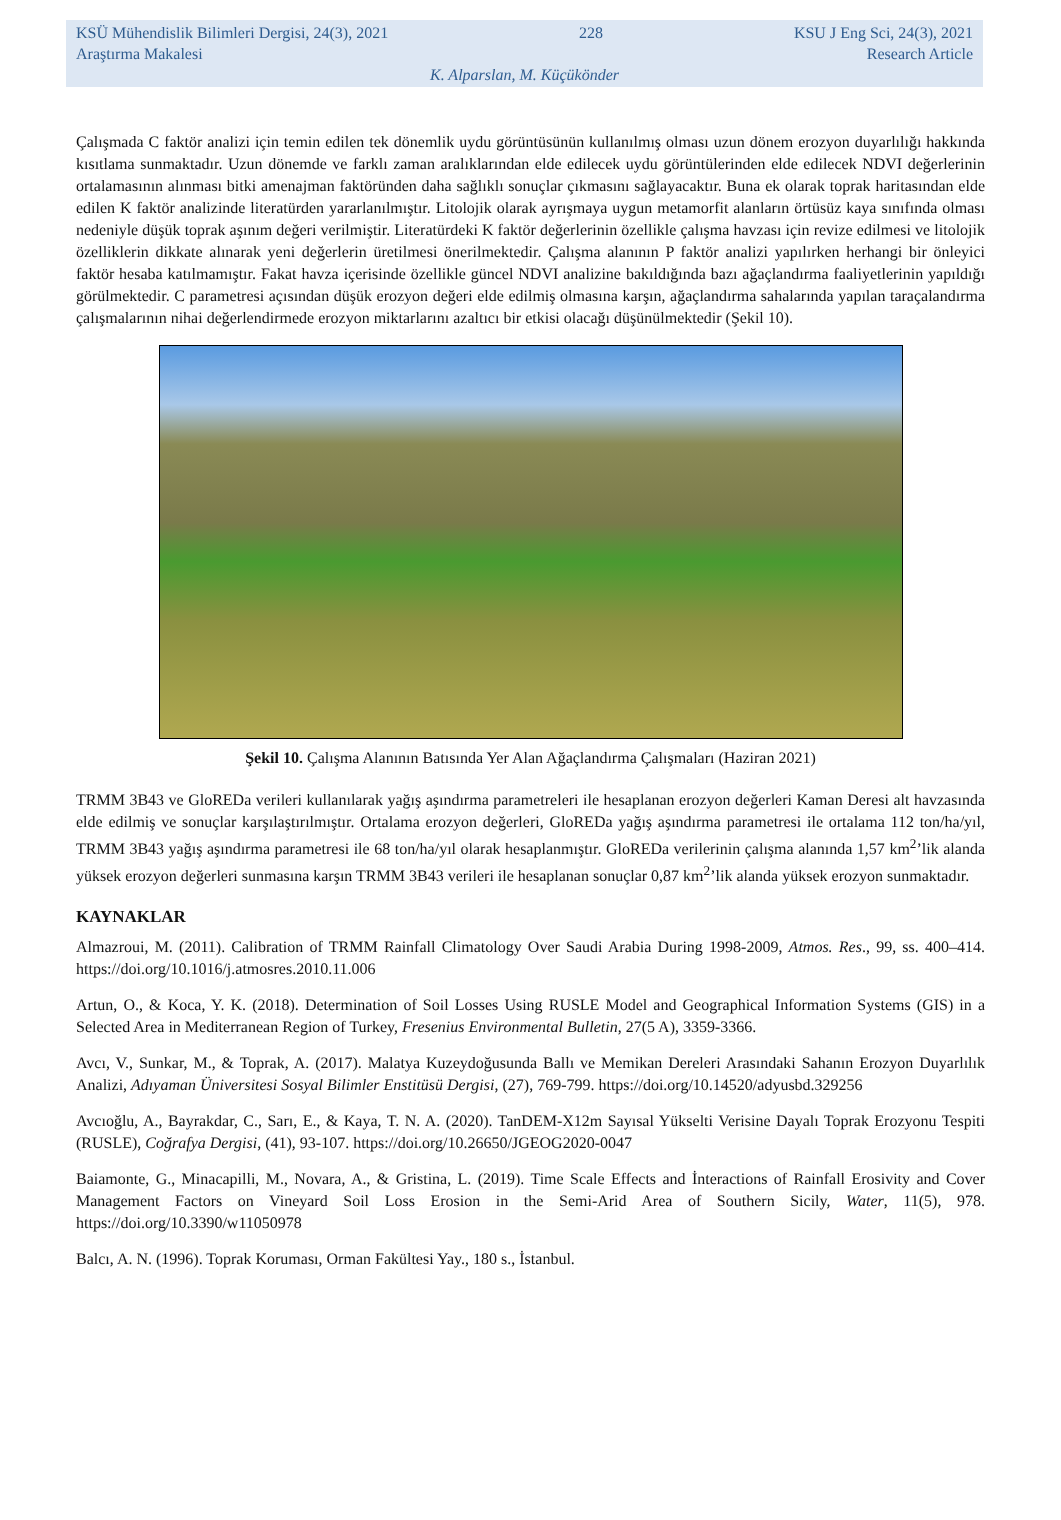KSÜ Mühendislik Bilimleri Dergisi, 24(3), 2021 228 KSU J Eng Sci, 24(3), 2021
Araştırma Makalesi Research Article
K. Alparslan, M. Küçükönder
Çalışmada C faktör analizi için temin edilen tek dönemlik uydu görüntüsünün kullanılmış olması uzun dönem erozyon duyarlılığı hakkında kısıtlama sunmaktadır. Uzun dönemde ve farklı zaman aralıklarından elde edilecek uydu görüntülerinden elde edilecek NDVI değerlerinin ortalamasının alınması bitki amenajman faktöründen daha sağlıklı sonuçlar çıkmasını sağlayacaktır. Buna ek olarak toprak haritasından elde edilen K faktör analizinde literatürden yararlanılmıştır. Litolojik olarak ayrışmaya uygun metamorfit alanların örtüsüz kaya sınıfında olması nedeniyle düşük toprak aşınım değeri verilmiştir. Literatürdeki K faktör değerlerinin özellikle çalışma havzası için revize edilmesi ve litolojik özelliklerin dikkate alınarak yeni değerlerin üretilmesi önerilmektedir. Çalışma alanının P faktör analizi yapılırken herhangi bir önleyici faktör hesaba katılmamıştır. Fakat havza içerisinde özellikle güncel NDVI analizine bakıldığında bazı ağaçlandırma faaliyetlerinin yapıldığı görülmektedir. C parametresi açısından düşük erozyon değeri elde edilmiş olmasına karşın, ağaçlandırma sahalarında yapılan taraçalandırma çalışmalarının nihai değerlendirmede erozyon miktarlarını azaltıcı bir etkisi olacağı düşünülmektedir (Şekil 10).
Şekil 10. Çalışma Alanının Batısında Yer Alan Ağaçlandırma Çalışmaları (Haziran 2021)
TRMM 3B43 ve GloREDa verileri kullanılarak yağış aşındırma parametreleri ile hesaplanan erozyon değerleri Kaman Deresi alt havzasında elde edilmiş ve sonuçlar karşılaştırılmıştır. Ortalama erozyon değerleri, GloREDa yağış aşındırma parametresi ile ortalama 112 ton/ha/yıl, TRMM 3B43 yağış aşındırma parametresi ile 68 ton/ha/yıl olarak hesaplanmıştır. GloREDa verilerinin çalışma alanında 1,57 km<sup>2</sup>’lik alanda yüksek erozyon değerleri sunmasına karşın TRMM 3B43 verileri ile hesaplanan sonuçlar 0,87 km<sup>2</sup>’lik alanda yüksek erozyon sunmaktadır.
KAYNAKLAR
Almazroui, M. (2011). Calibration of TRMM Rainfall Climatology Over Saudi Arabia During 1998-2009, Atmos. Res., 99, ss. 400–414. https://doi.org/10.1016/j.atmosres.2010.11.006
Artun, O., & Koca, Y. K. (2018). Determination of Soil Losses Using RUSLE Model and Geographical Information Systems (GIS) in a Selected Area in Mediterranean Region of Turkey, Fresenius Environmental Bulletin, 27(5 A), 3359-3366.
Avcı, V., Sunkar, M., & Toprak, A. (2017). Malatya Kuzeydoğusunda Ballı ve Memikan Dereleri Arasındaki Sahanın Erozyon Duyarlılık Analizi, Adıyaman Üniversitesi Sosyal Bilimler Enstitüsü Dergisi, (27), 769-799. https://doi.org/10.14520/adyusbd.329256
Avcıoğlu, A., Bayrakdar, C., Sarı, E., & Kaya, T. N. A. (2020). TanDEM-X12m Sayısal Yükselti Verisine Dayalı Toprak Erozyonu Tespiti (RUSLE), Coğrafya Dergisi, (41), 93-107. https://doi.org/10.26650/JGEOG2020-0047
Baiamonte, G., Minacapilli, M., Novara, A., & Gristina, L. (2019). Time Scale Effects and İnteractions of Rainfall Erosivity and Cover Management Factors on Vineyard Soil Loss Erosion in the Semi-Arid Area of Southern Sicily, Water, 11(5), 978. https://doi.org/10.3390/w11050978
Balcı, A. N. (1996). Toprak Koruması, Orman Fakültesi Yay., 180 s., İstanbul.